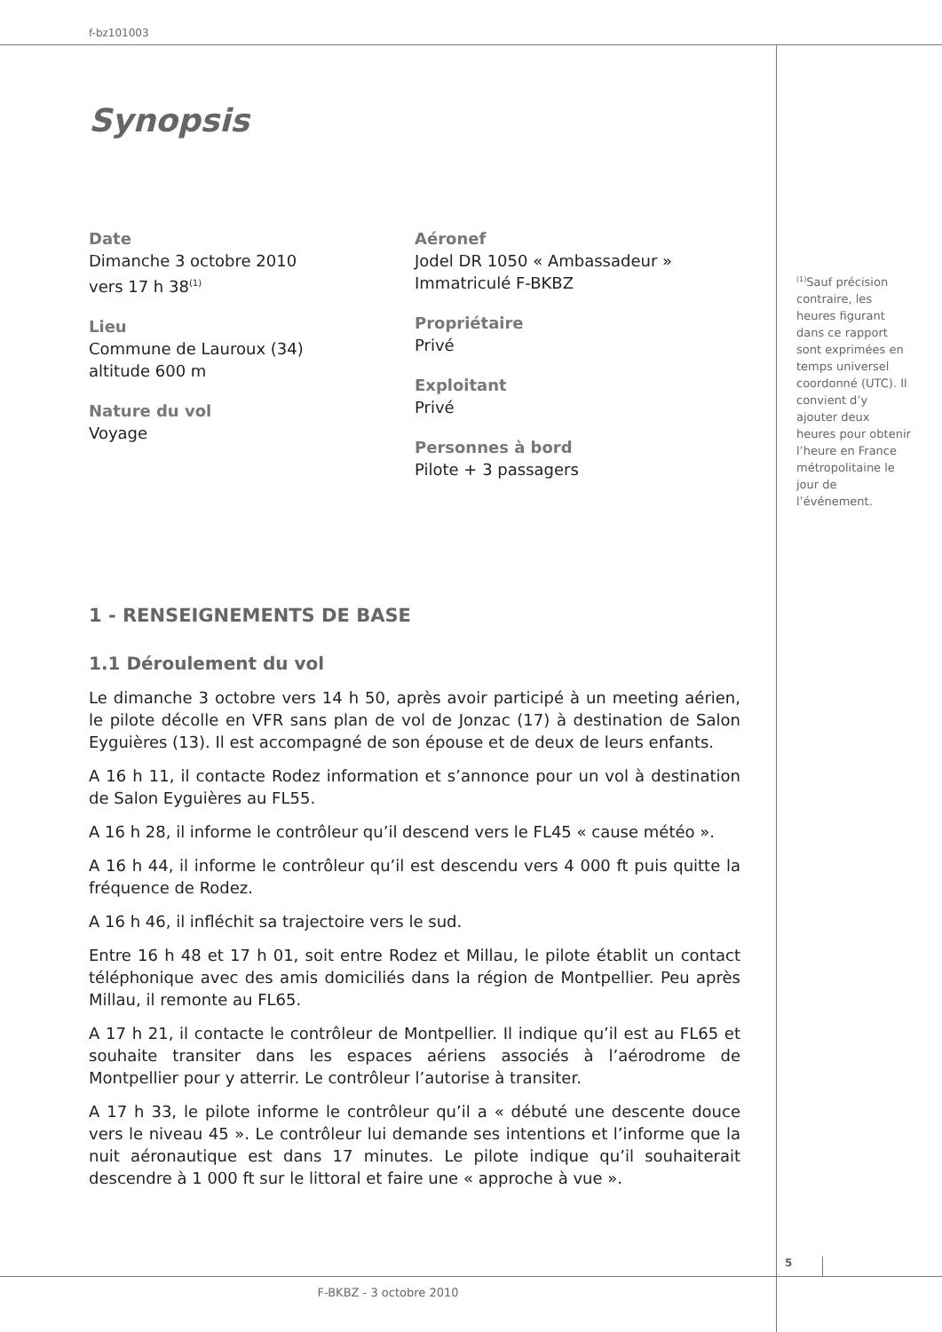f-bz101003
Synopsis
Date
Dimanche 3 octobre 2010
vers 17 h 38<sup>(1)</sup>
Lieu
Commune de Lauroux (34)
altitude 600 m
Nature du vol
Voyage
Aéronef
Jodel DR 1050 « Ambassadeur »
Immatriculé F-BKBZ
Propriétaire
Privé
Exploitant
Privé
Personnes à bord
Pilote + 3 passagers
1 - RENSEIGNEMENTS DE BASE
1.1 Déroulement du vol
Le dimanche 3 octobre vers 14 h 50, après avoir participé à un meeting aérien, le pilote décolle en VFR sans plan de vol de Jonzac (17) à destination de Salon Eyguières (13). Il est accompagné de son épouse et de deux de leurs enfants.
A 16 h 11, il contacte Rodez information et s’annonce pour un vol à destination de Salon Eyguières au FL55.
A 16 h 28, il informe le contrôleur qu’il descend vers le FL45 « cause météo ».
A 16 h 44, il informe le contrôleur qu’il est descendu vers 4 000 ft puis quitte la fréquence de Rodez.
A 16 h 46, il infléchit sa trajectoire vers le sud.
Entre 16 h 48 et 17 h 01, soit entre Rodez et Millau, le pilote établit un contact téléphonique avec des amis domiciliés dans la région de Montpellier. Peu après Millau, il remonte au FL65.
A 17 h 21, il contacte le contrôleur de Montpellier. Il indique qu’il est au FL65 et souhaite transiter dans les espaces aériens associés à l’aérodrome de Montpellier pour y atterrir. Le contrôleur l’autorise à transiter.
A 17 h 33, le pilote informe le contrôleur qu’il a « débuté une descente douce vers le niveau 45 ». Le contrôleur lui demande ses intentions et l’informe que la nuit aéronautique est dans 17 minutes. Le pilote indique qu’il souhaiterait descendre à 1 000 ft sur le littoral et faire une « approche à vue ».
<sup>(1)</sup> Sauf précision contraire, les heures figurant dans ce rapport sont exprimées en temps universel coordonné (UTC). Il convient d’y ajouter deux heures pour obtenir l’heure en France métropolitaine le jour de l’événement.
5
F-BKBZ - 3 octobre 2010